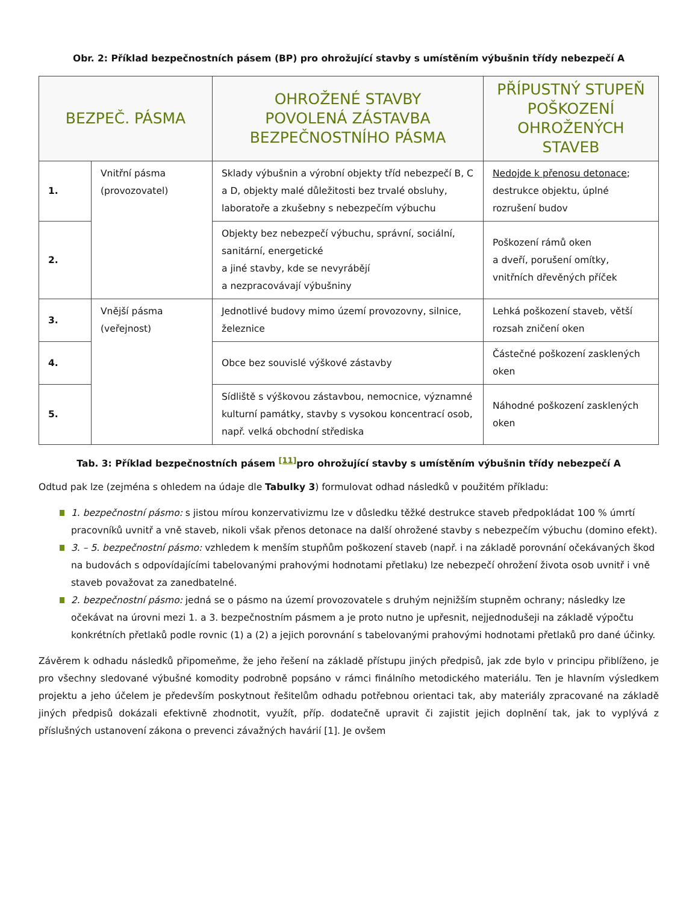Obr. 2: Příklad bezpečnostních pásem (BP) pro ohrožující stavby s umístěním výbušnin třídy nebezpečí A
| BEZPEČ. PÁSMA | | OHROŽENÉ STAVBY POVOLENÁ ZÁSTAVBA BEZPEČNOSTNÍHO PÁSMA | PŘÍPUSTNÝ STUPEŇ POŠKOZENÍ OHROŽENÝCH STAVEB |
| --- | --- | --- | --- |
| 1. | Vnitřní pásma (provozovatel) | Sklady výbušnin a výrobní objekty tříd nebezpečí B, C a D, objekty malé důležitosti bez trvalé obsluhy, laboratoře a zkušebny s nebezpečím výbuchu | Nedojde k přenosu detonace ; destrukce objektu, úplné rozrušení budov |
| 2. | | Objekty bez nebezpečí výbuchu, správní, sociální, sanitární, energetické a jiné stavby, kde se nevyrábějí a nezpracovávají výbušniny | Poškození rámů oken a dveří, porušení omítky, vnitřních dřevěných příček |
| 3. | Vnější pásma (veřejnost) | Jednotlivé budovy mimo území provozovny, silnice, železnice | Lehká poškození staveb, větší rozsah zničení oken |
| 4. | | Obce bez souvislé výškové zástavby | Částečné poškození zasklených oken |
| 5. | | Sídliště s výškovou zástavbou, nemocnice, významné kulturní památky, stavby s vysokou koncentrací osob, např. velká obchodní střediska | Náhodné poškození zasklených oken |
Tab. 3: Příklad bezpečnostních pásem <sup>[11]</sup>pro ohrožující stavby s umístěním výbušnin třídy nebezpečí A
Odtud pak lze (zejména s ohledem na údaje dle Tabulky 3) formulovat odhad následků v použitém příkladu:
1. bezpečnostní pásmo: s jistou mírou konzervativizmu lze v důsledku těžké destrukce staveb předpokládat 100 % úmrtí pracovníků uvnitř a vně staveb, nikoli však přenos detonace na další ohrožené stavby s nebezpečím výbuchu (domino efekt).
3. – 5. bezpečnostní pásmo: vzhledem k menším stupňům poškození staveb (např. i na základě porovnání očekávaných škod na budovách s odpovídajícími tabelovanými prahovými hodnotami přetlaku) lze nebezpečí ohrožení života osob uvnitř i vně staveb považovat za zanedbatelné.
2. bezpečnostní pásmo: jedná se o pásmo na území provozovatele s druhým nejnižším stupněm ochrany; následky lze očekávat na úrovni mezi 1. a 3. bezpečnostním pásmem a je proto nutno je upřesnit, nejjednodušeji na základě výpočtu konkrétních přetlaků podle rovnic (1) a (2) a jejich porovnání s tabelovanými prahovými hodnotami přetlaků pro dané účinky.
Závěrem k odhadu následků připomeňme, že jeho řešení na základě přístupu jiných předpisů, jak zde bylo v principu přiblíženo, je pro všechny sledované výbušné komodity podrobně popsáno v rámci finálního metodického materiálu. Ten je hlavním výsledkem projektu a jeho účelem je především poskytnout řešitelům odhadu potřebnou orientaci tak, aby materiály zpracované na základě jiných předpisů dokázali efektivně zhodnotit, využít, příp. dodatečně upravit či zajistit jejich doplnění tak, jak to vyplývá z příslušných ustanovení zákona o prevenci závažných havárií [1]. Je ovšem